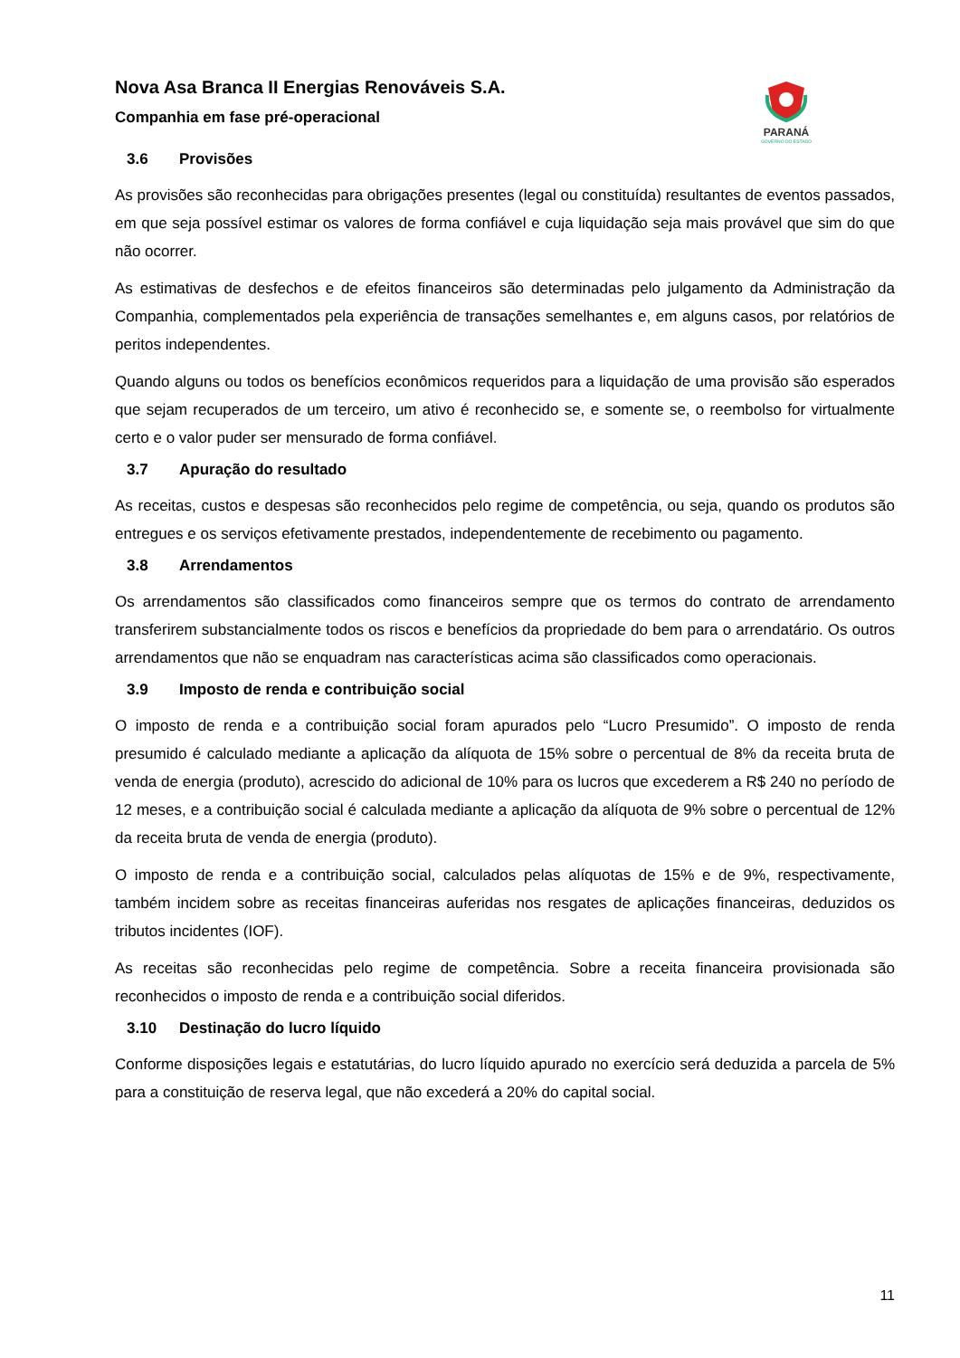PARANÁ
GOVERNO DO ESTADO
Nova Asa Branca II Energias Renováveis S.A.
Companhia em fase pré-operacional
3.6 Provisões
As provisões são reconhecidas para obrigações presentes (legal ou constituída) resultantes de eventos passados, em que seja possível estimar os valores de forma confiável e cuja liquidação seja mais provável que sim do que não ocorrer.
As estimativas de desfechos e de efeitos financeiros são determinadas pelo julgamento da Administração da Companhia, complementados pela experiência de transações semelhantes e, em alguns casos, por relatórios de peritos independentes.
Quando alguns ou todos os benefícios econômicos requeridos para a liquidação de uma provisão são esperados que sejam recuperados de um terceiro, um ativo é reconhecido se, e somente se, o reembolso for virtualmente certo e o valor puder ser mensurado de forma confiável.
3.7 Apuração do resultado
As receitas, custos e despesas são reconhecidos pelo regime de competência, ou seja, quando os produtos são entregues e os serviços efetivamente prestados, independentemente de recebimento ou pagamento.
3.8 Arrendamentos
Os arrendamentos são classificados como financeiros sempre que os termos do contrato de arrendamento transferirem substancialmente todos os riscos e benefícios da propriedade do bem para o arrendatário. Os outros arrendamentos que não se enquadram nas características acima são classificados como operacionais.
3.9 Imposto de renda e contribuição social
O imposto de renda e a contribuição social foram apurados pelo “Lucro Presumido”. O imposto de renda presumido é calculado mediante a aplicação da alíquota de 15% sobre o percentual de 8% da receita bruta de venda de energia (produto), acrescido do adicional de 10% para os lucros que excederem a R$ 240 no período de 12 meses, e a contribuição social é calculada mediante a aplicação da alíquota de 9% sobre o percentual de 12% da receita bruta de venda de energia (produto).
O imposto de renda e a contribuição social, calculados pelas alíquotas de 15% e de 9%, respectivamente, também incidem sobre as receitas financeiras auferidas nos resgates de aplicações financeiras, deduzidos os tributos incidentes (IOF).
As receitas são reconhecidas pelo regime de competência. Sobre a receita financeira provisionada são reconhecidos o imposto de renda e a contribuição social diferidos.
3.10 Destinação do lucro líquido
Conforme disposições legais e estatutárias, do lucro líquido apurado no exercício será deduzida a parcela de 5% para a constituição de reserva legal, que não excederá a 20% do capital social.
11